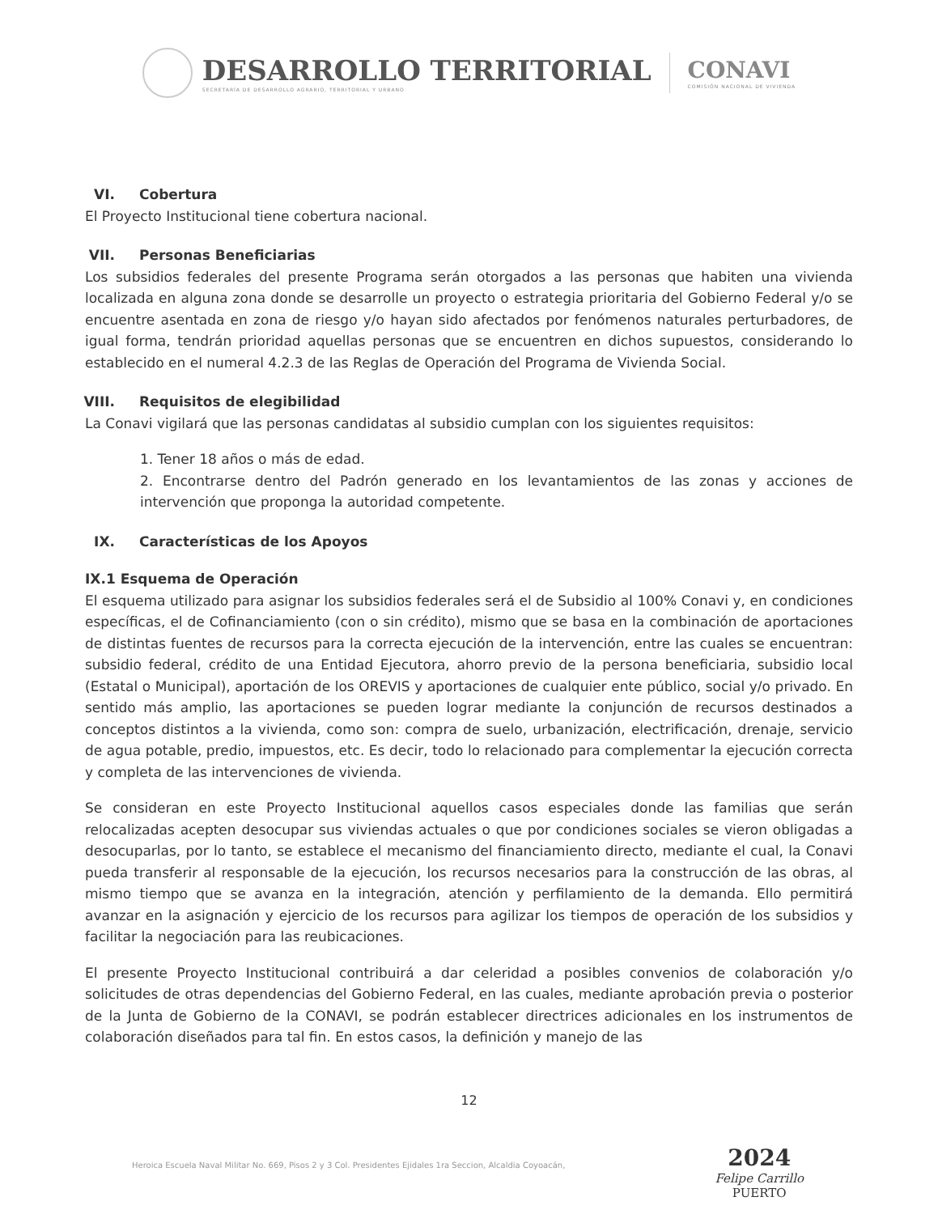DESARROLLO TERRITORIAL
SECRETARÍA DE DESARROLLO AGRARIO, TERRITORIAL Y URBANO
CONAVI
COMISIÓN NACIONAL DE VIVIENDA
VI. Cobertura
El Proyecto Institucional tiene cobertura nacional.
VII. Personas Beneficiarias
Los subsidios federales del presente Programa serán otorgados a las personas que habiten una vivienda localizada en alguna zona donde se desarrolle un proyecto o estrategia prioritaria del Gobierno Federal y/o se encuentre asentada en zona de riesgo y/o hayan sido afectados por fenómenos naturales perturbadores, de igual forma, tendrán prioridad aquellas personas que se encuentren en dichos supuestos, considerando lo establecido en el numeral 4.2.3 de las Reglas de Operación del Programa de Vivienda Social.
VIII. Requisitos de elegibilidad
La Conavi vigilará que las personas candidatas al subsidio cumplan con los siguientes requisitos:
1. Tener 18 años o más de edad.
2. Encontrarse dentro del Padrón generado en los levantamientos de las zonas y acciones de intervención que proponga la autoridad competente.
IX. Características de los Apoyos
IX.1 Esquema de Operación
El esquema utilizado para asignar los subsidios federales será el de Subsidio al 100% Conavi y, en condiciones específicas, el de Cofinanciamiento (con o sin crédito), mismo que se basa en la combinación de aportaciones de distintas fuentes de recursos para la correcta ejecución de la intervención, entre las cuales se encuentran: subsidio federal, crédito de una Entidad Ejecutora, ahorro previo de la persona beneficiaria, subsidio local (Estatal o Municipal), aportación de los OREVIS y aportaciones de cualquier ente público, social y/o privado. En sentido más amplio, las aportaciones se pueden lograr mediante la conjunción de recursos destinados a conceptos distintos a la vivienda, como son: compra de suelo, urbanización, electrificación, drenaje, servicio de agua potable, predio, impuestos, etc. Es decir, todo lo relacionado para complementar la ejecución correcta y completa de las intervenciones de vivienda.
Se consideran en este Proyecto Institucional aquellos casos especiales donde las familias que serán relocalizadas acepten desocupar sus viviendas actuales o que por condiciones sociales se vieron obligadas a desocuparlas, por lo tanto, se establece el mecanismo del financiamiento directo, mediante el cual, la Conavi pueda transferir al responsable de la ejecución, los recursos necesarios para la construcción de las obras, al mismo tiempo que se avanza en la integración, atención y perfilamiento de la demanda. Ello permitirá avanzar en la asignación y ejercicio de los recursos para agilizar los tiempos de operación de los subsidios y facilitar la negociación para las reubicaciones.
El presente Proyecto Institucional contribuirá a dar celeridad a posibles convenios de colaboración y/o solicitudes de otras dependencias del Gobierno Federal, en las cuales, mediante aprobación previa o posterior de la Junta de Gobierno de la CONAVI, se podrán establecer directrices adicionales en los instrumentos de colaboración diseñados para tal fin. En estos casos, la definición y manejo de las
12
Heroica Escuela Naval Militar No. 669, Pisos 2 y 3 Col. Presidentes Ejidales 1ra Seccion, Alcaldia Coyoacán,
2024
Felipe Carrillo
PUERTO